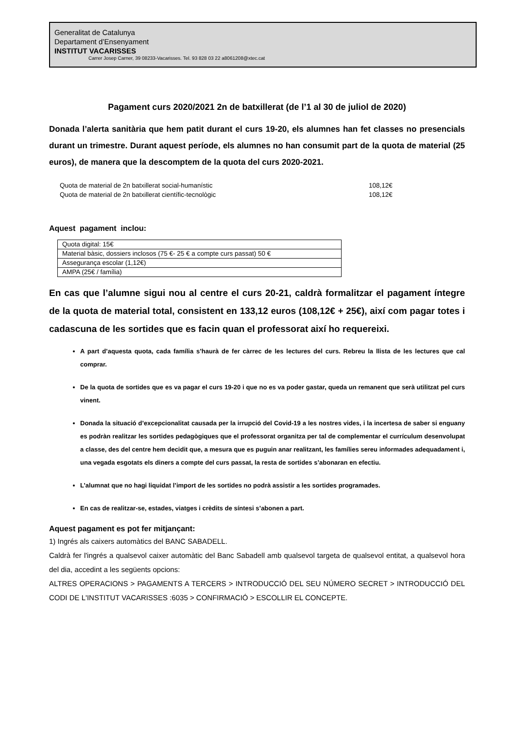Generalitat de Catalunya
Departament d’Ensenyament
INSTITUT VACARISSES
Carrer Josep Carner, 39 08233-Vacarisses. Tel. 93 828 03 22 a8061208@xtec.cat
Pagament curs 2020/2021 2n de batxillerat (de l’1 al 30 de juliol de 2020)
Donada l’alerta sanitària que hem patit durant el curs 19-20, els alumnes han fet classes no presencials durant un trimestre. Durant aquest període, els alumnes no han consumit part de la quota de material (25 euros), de manera que la descomptem de la quota del curs 2020-2021.
| Quota de material de 2n batxillerat social-humanístic | 108,12€ |
| Quota de material de 2n batxillerat científic-tecnològic | 108,12€ |
Aquest pagament inclou:
| Quota digital: 15€ |
| Material bàsic, dossiers inclosos (75 €- 25 € a compte curs passat) 50 € |
| Assegurança escolar (1,12€) |
| AMPA (25€ / família) |
En cas que l’alumne sigui nou al centre el curs 20-21, caldrà formalitzar el pagament íntegre de la quota de material total, consistent en 133,12 euros (108,12€ + 25€), així com pagar totes i cadascuna de les sortides que es facin quan el professorat així ho requereixi.
A part d’aquesta quota, cada família s’haurà de fer càrrec de les lectures del curs. Rebreu la llista de les lectures que cal comprar.
De la quota de sortides que es va pagar el curs 19-20 i que no es va poder gastar, queda un remanent que serà utilitzat pel curs vinent.
Donada la situació d’excepcionalitat causada per la irrupció del Covid-19 a les nostres vides, i la incertesa de saber si enguany es podràn realitzar les sortides pedagògiques que el professorat organitza per tal de complementar el currículum desenvolupat a classe, des del centre hem decidit que, a mesura que es puguin anar realitzant, les famílies sereu informades adequadament i, una vegada esgotats els diners a compte del curs passat, la resta de sortides s’abonaran en efectiu.
L’alumnat que no hagi liquidat l’import de les sortides no podrà assistir a les sortides programades.
En cas de realitzar-se, estades, viatges i crèdits de síntesi s’abonen a part.
Aquest pagament es pot fer mitjançant:
1) Ingrés als caixers automàtics del BANC SABADELL.
Caldrà fer l'ingrés a qualsevol caixer automàtic del Banc Sabadell amb qualsevol targeta de qualsevol entitat, a qualsevol hora del dia, accedint a les següents opcions:
ALTRES OPERACIONS > PAGAMENTS A TERCERS > INTRODUCCIÓ DEL SEU NÚMERO SECRET > INTRODUCCIÓ DEL CODI DE L'INSTITUT VACARISSES :6035 > CONFIRMACIÓ > ESCOLLIR EL CONCEPTE.